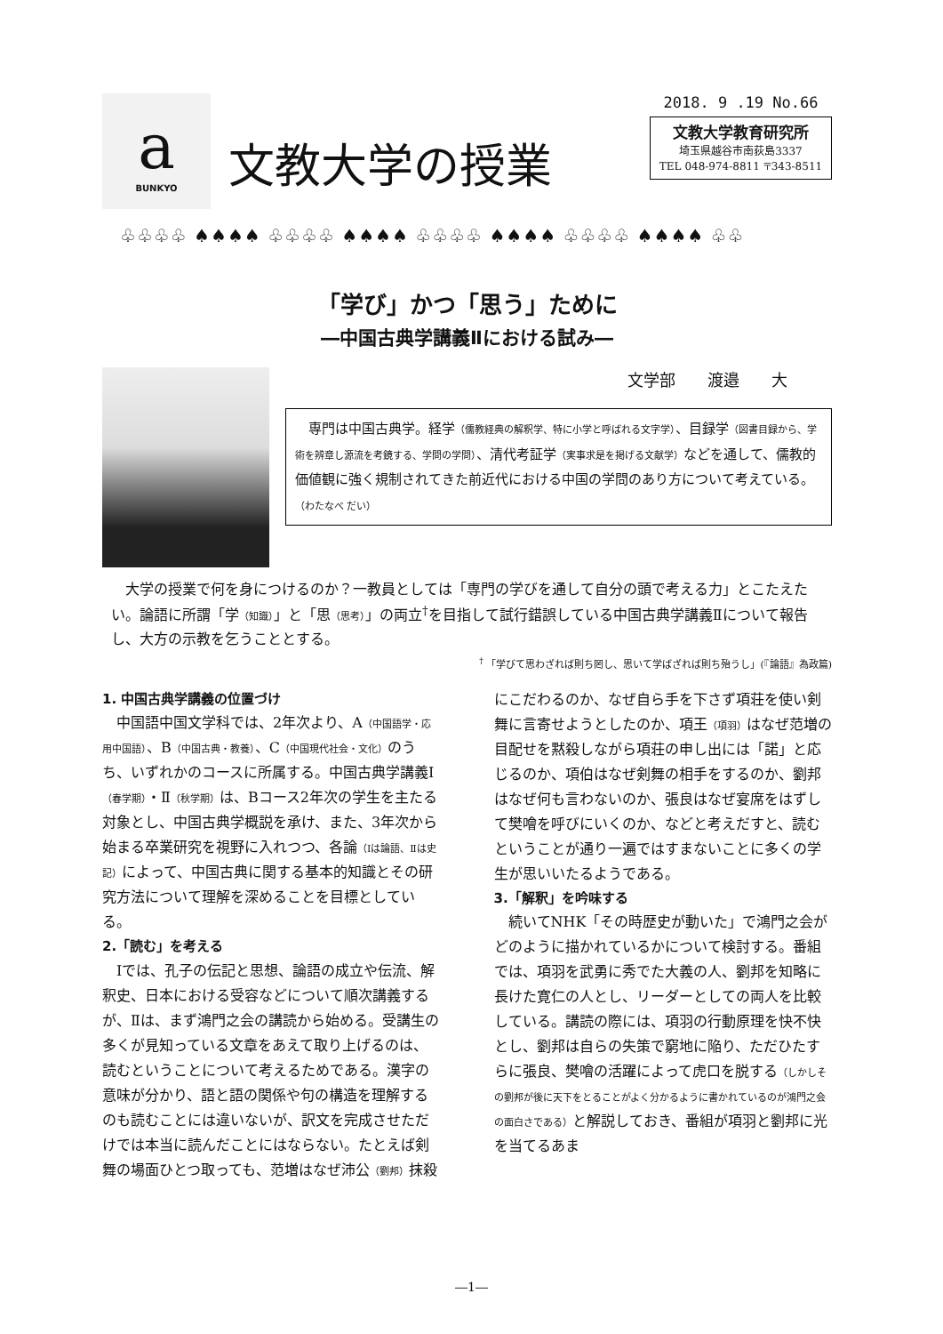a
BUNKYO
文教大学の授業
2018. 9 .19 No.66
文教大学教育研究所
埼玉県越谷市南荻島3337
TEL 048-974-8811 〒343-8511
♧♧♧♧ ♠♠♠♠ ♧♧♧♧ ♠♠♠♠ ♧♧♧♧ ♠♠♠♠ ♧♧♧♧ ♠♠♠♠ ♧♧
「学び」かつ「思う」ために
―中国古典学講義Ⅱにおける試み―
文学部　　渡邉　　大
　専門は中国古典学。経学（儒教経典の解釈学、特に小学と呼ばれる文字学）、目録学（図書目録から、学術を辨章し源流を考鏡する、学問の学問）、清代考証学（実事求是を掲げる文献学）などを通して、儒教的価値観に強く規制されてきた前近代における中国の学問のあり方について考えている。　（わたなべ だい）
大学の授業で何を身につけるのか？一教員としては「専門の学びを通して自分の頭で考える力」とこたえたい。論語に所謂「学（知識）」と「思（思考）」の両立<sup>†</sup>を目指して試行錯誤している中国古典学講義Ⅱについて報告し、大方の示教を乞うこととする。
<sup>†</sup> 「学びて思わざれば則ち罔し、思いて学ばざれば則ち殆うし」(『論語』為政篇)
1. 中国古典学講義の位置づけ
中国語中国文学科では、2年次より、A（中国語学・応用中国語）、B（中国古典・教養）、C（中国現代社会・文化）のうち、いずれかのコースに所属する。中国古典学講義Ⅰ（春学期）・Ⅱ（秋学期）は、Bコース2年次の学生を主たる対象とし、中国古典学概説を承け、また、3年次から始まる卒業研究を視野に入れつつ、各論（Ⅰは論語、Ⅱは史記）によって、中国古典に関する基本的知識とその研究方法について理解を深めることを目標としている。
2.「読む」を考える
Ⅰでは、孔子の伝記と思想、論語の成立や伝流、解釈史、日本における受容などについて順次講義するが、Ⅱは、まず鴻門之会の講読から始める。受講生の多くが見知っている文章をあえて取り上げるのは、読むということについて考えるためである。漢字の意味が分かり、語と語の関係や句の構造を理解するのも読むことには違いないが、訳文を完成させただけでは本当に読んだことにはならない。たとえば剣舞の場面ひとつ取っても、范増はなぜ沛公（劉邦）抹殺にこだわるのか、なぜ自ら手を下さず項荘を使い剣舞に言寄せようとしたのか、項王（項羽）はなぜ范増の目配せを黙殺しながら項荘の申し出には「諾」と応じるのか、項伯はなぜ剣舞の相手をするのか、劉邦はなぜ何も言わないのか、張良はなぜ宴席をはずして樊噲を呼びにいくのか、などと考えだすと、読むということが通り一遍ではすまないことに多くの学生が思いいたるようである。
3.「解釈」を吟味する
続いてNHK「その時歴史が動いた」で鴻門之会がどのように描かれているかについて検討する。番組では、項羽を武勇に秀でた大義の人、劉邦を知略に長けた寛仁の人とし、リーダーとしての両人を比較している。講読の際には、項羽の行動原理を快不快とし、劉邦は自らの失策で窮地に陥り、ただひたすらに張良、樊噲の活躍によって虎口を脱する（しかしその劉邦が後に天下をとることがよく分かるように書かれているのが鴻門之会の面白さである）と解説しておき、番組が項羽と劉邦に光を当てるあま
―1―